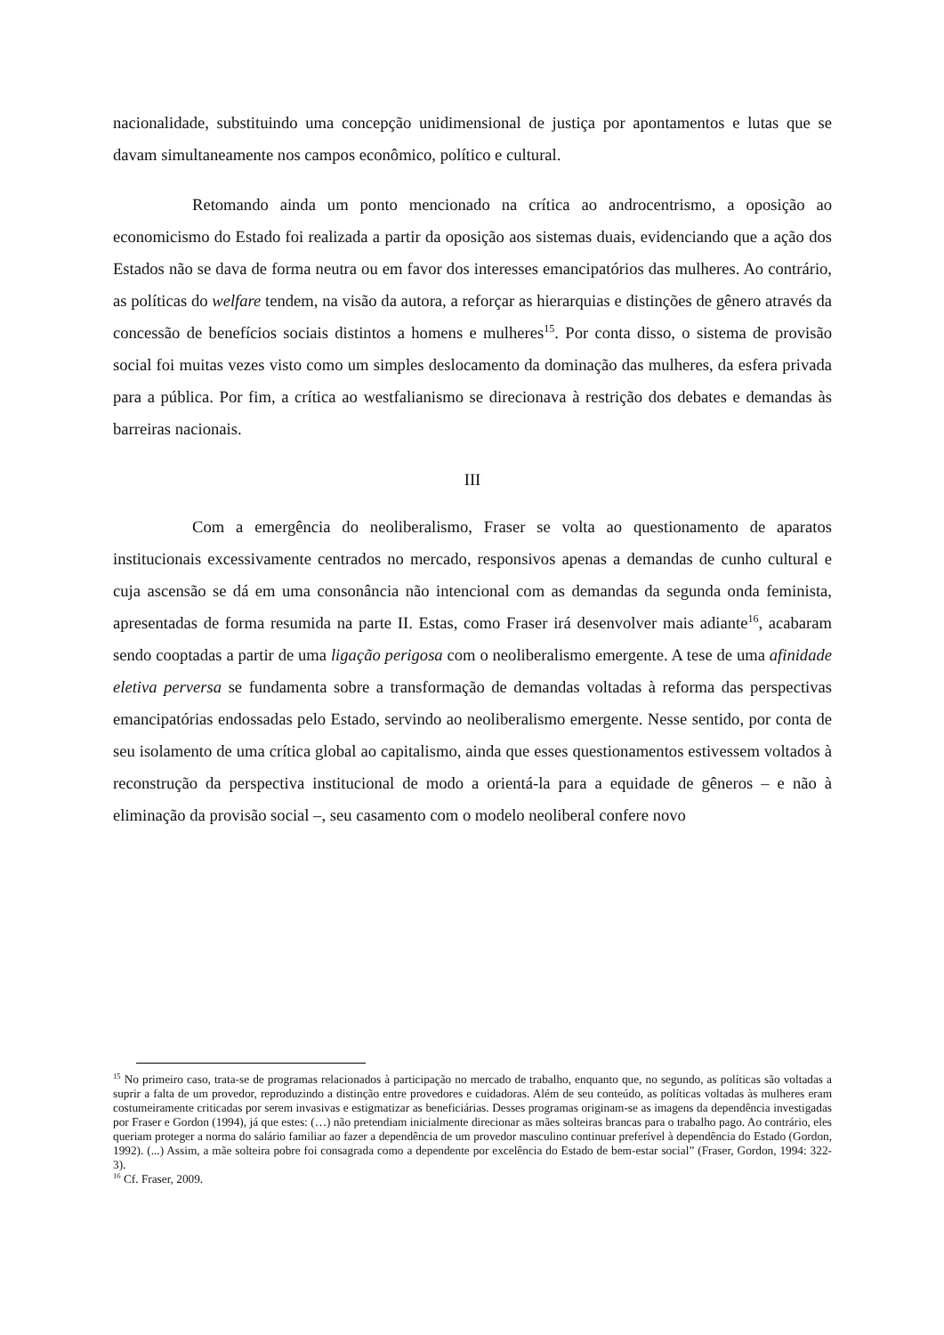nacionalidade, substituindo uma concepção unidimensional de justiça por apontamentos e lutas que se davam simultaneamente nos campos econômico, político e cultural.
Retomando ainda um ponto mencionado na crítica ao androcentrismo, a oposição ao economicismo do Estado foi realizada a partir da oposição aos sistemas duais, evidenciando que a ação dos Estados não se dava de forma neutra ou em favor dos interesses emancipatórios das mulheres. Ao contrário, as políticas do welfare tendem, na visão da autora, a reforçar as hierarquias e distinções de gênero através da concessão de benefícios sociais distintos a homens e mulheres<sup>15</sup>. Por conta disso, o sistema de provisão social foi muitas vezes visto como um simples deslocamento da dominação das mulheres, da esfera privada para a pública. Por fim, a crítica ao westfalianismo se direcionava à restrição dos debates e demandas às barreiras nacionais.
III
Com a emergência do neoliberalismo, Fraser se volta ao questionamento de aparatos institucionais excessivamente centrados no mercado, responsivos apenas a demandas de cunho cultural e cuja ascensão se dá em uma consonância não intencional com as demandas da segunda onda feminista, apresentadas de forma resumida na parte II. Estas, como Fraser irá desenvolver mais adiante<sup>16</sup>, acabaram sendo cooptadas a partir de uma ligação perigosa com o neoliberalismo emergente. A tese de uma afinidade eletiva perversa se fundamenta sobre a transformação de demandas voltadas à reforma das perspectivas emancipatórias endossadas pelo Estado, servindo ao neoliberalismo emergente. Nesse sentido, por conta de seu isolamento de uma crítica global ao capitalismo, ainda que esses questionamentos estivessem voltados à reconstrução da perspectiva institucional de modo a orientá-la para a equidade de gêneros – e não à eliminação da provisão social –, seu casamento com o modelo neoliberal confere novo
<sup>15</sup> No primeiro caso, trata-se de programas relacionados à participação no mercado de trabalho, enquanto que, no segundo, as políticas são voltadas a suprir a falta de um provedor, reproduzindo a distinção entre provedores e cuidadoras. Além de seu conteúdo, as políticas voltadas às mulheres eram costumeiramente criticadas por serem invasivas e estigmatizar as beneficiárias. Desses programas originam-se as imagens da dependência investigadas por Fraser e Gordon (1994), já que estes: (…) não pretendiam inicialmente direcionar as mães solteiras brancas para o trabalho pago. Ao contrário, eles queriam proteger a norma do salário familiar ao fazer a dependência de um provedor masculino continuar preferível à dependência do Estado (Gordon, 1992). (...) Assim, a mãe solteira pobre foi consagrada como a dependente por excelência do Estado de bem-estar social” (Fraser, Gordon, 1994: 322-3).
<sup>16</sup> Cf. Fraser, 2009.